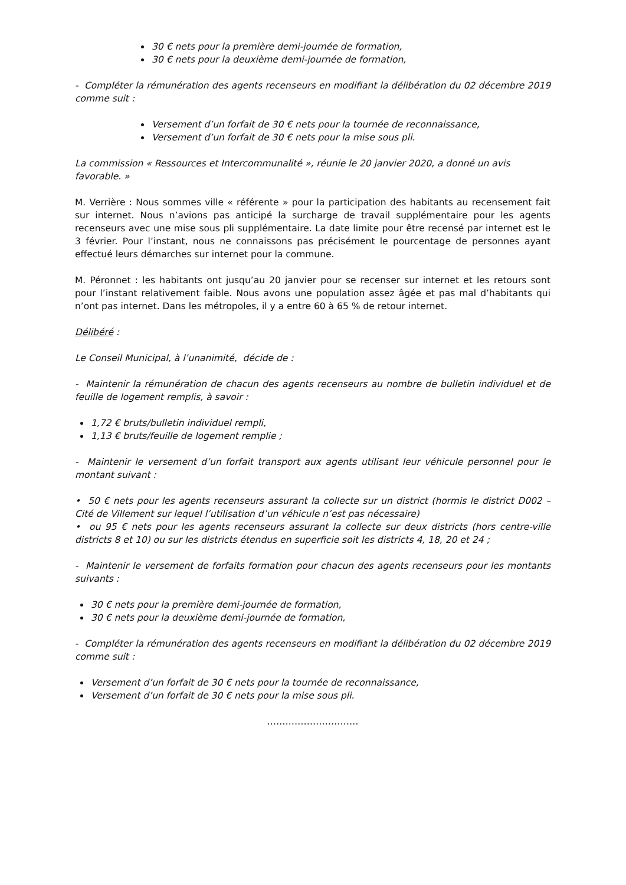30 € nets pour la première demi-journée de formation,
30 € nets pour la deuxième demi-journée de formation,
- Compléter la rémunération des agents recenseurs en modifiant la délibération du 02 décembre 2019 comme suit :
Versement d’un forfait de 30 € nets pour la tournée de reconnaissance,
Versement d’un forfait de 30 € nets pour la mise sous pli.
La commission « Ressources et Intercommunalité », réunie le 20 janvier 2020, a donné un avis favorable. »
M. Verrière : Nous sommes ville « référente » pour la participation des habitants au recensement fait sur internet. Nous n’avions pas anticipé la surcharge de travail supplémentaire pour les agents recenseurs avec une mise sous pli supplémentaire. La date limite pour être recensé par internet est le 3 février. Pour l’instant, nous ne connaissons pas précisément le pourcentage de personnes ayant effectué leurs démarches sur internet pour la commune.
M. Péronnet : les habitants ont jusqu’au 20 janvier pour se recenser sur internet et les retours sont pour l’instant relativement faible. Nous avons une population assez âgée et pas mal d’habitants qui n’ont pas internet. Dans les métropoles, il y a entre 60 à 65 % de retour internet.
Délibéré :
Le Conseil Municipal, à l’unanimité, décide de :
- Maintenir la rémunération de chacun des agents recenseurs au nombre de bulletin individuel et de feuille de logement remplis, à savoir :
1,72 € bruts/bulletin individuel rempli,
1,13 € bruts/feuille de logement remplie ;
- Maintenir le versement d’un forfait transport aux agents utilisant leur véhicule personnel pour le montant suivant :
• 50 € nets pour les agents recenseurs assurant la collecte sur un district (hormis le district D002 – Cité de Villement sur lequel l’utilisation d’un véhicule n’est pas nécessaire)
• ou 95 € nets pour les agents recenseurs assurant la collecte sur deux districts (hors centre-ville districts 8 et 10) ou sur les districts étendus en superficie soit les districts 4, 18, 20 et 24 ;
- Maintenir le versement de forfaits formation pour chacun des agents recenseurs pour les montants suivants :
30 € nets pour la première demi-journée de formation,
30 € nets pour la deuxième demi-journée de formation,
- Compléter la rémunération des agents recenseurs en modifiant la délibération du 02 décembre 2019 comme suit :
Versement d’un forfait de 30 € nets pour la tournée de reconnaissance,
Versement d’un forfait de 30 € nets pour la mise sous pli.
…………………………